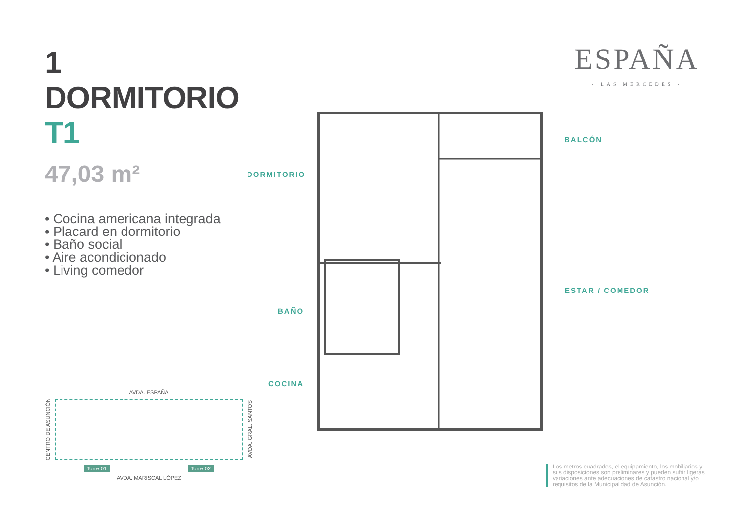1 DORMITORIO T1
47,03 m²
• Cocina americana integrada
• Placard en dormitorio
• Baño social
• Aire acondicionado
• Living comedor
ESPAÑA
- LAS MERCEDES -
BALCÓN
DORMITORIO
ESTAR / COMEDOR
BAÑO
COCINA
AVDA. ESPAÑA
CENTRO DE ASUNCIÓN
AVDA. GRAL. SANTOS
Torre 01 Torre 02
AVDA. MARISCAL LÓPEZ
Los metros cuadrados, el equipamiento, los mobiliarios y sus disposiciones son preliminares y pueden sufrir ligeras variaciones ante adecuaciones de catastro nacional y/o requisitos de la Municipalidad de Asunción.